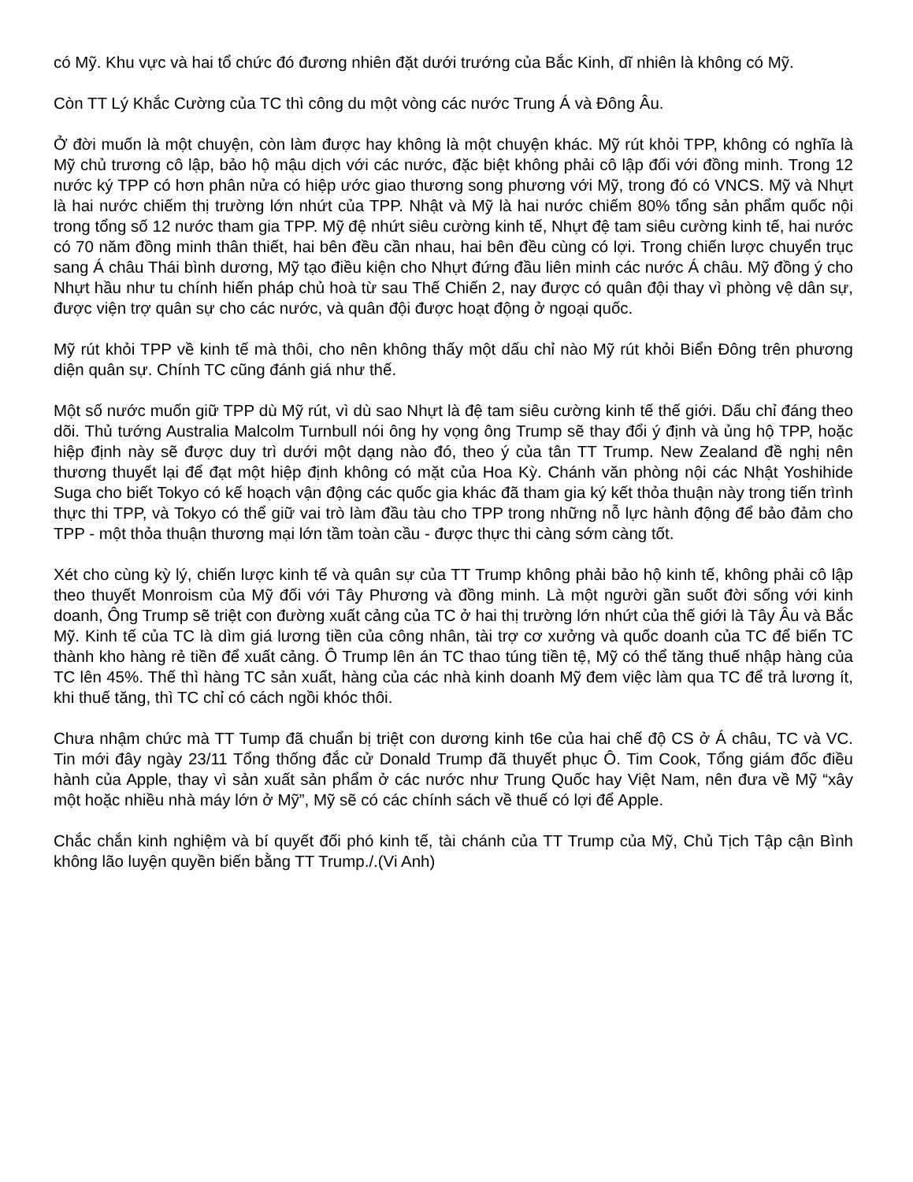có Mỹ. Khu vực và hai tổ chức đó đương nhiên đặt dưới trướng của Bắc Kinh, dĩ nhiên là không có Mỹ.
Còn TT Lý Khắc Cường của TC thì công du một vòng các nước Trung Á và Đông Âu.
Ở đời muốn là một chuyện, còn làm được hay không là một chuyện khác. Mỹ rút khỏi TPP, không có nghĩa là Mỹ chủ trương cô lập, bảo hộ mậu dịch với các nước, đặc biệt không phải cô lập đối với đồng minh. Trong 12 nước ký TPP có hơn phân nửa có hiệp ước giao thương song phương với Mỹ, trong đó có VNCS. Mỹ và Nhựt là hai nước chiếm thị trường lớn nhứt của TPP. Nhật và Mỹ là hai nước chiếm 80% tổng sản phẩm quốc nội trong tổng số 12 nước tham gia TPP. Mỹ đệ nhứt siêu cường kinh tế, Nhựt đệ tam siêu cường kinh tế, hai nước có 70 năm đồng minh thân thiết, hai bên đều cần nhau, hai bên đều cùng có lợi. Trong chiến lược chuyển trục sang Á châu Thái bình dương, Mỹ tạo điều kiện cho Nhựt đứng đầu liên minh các nước Á châu. Mỹ đồng ý cho Nhựt hầu như tu chính hiến pháp chủ hoà từ sau Thế Chiến 2, nay được có quân đội thay vì phòng vệ dân sự, được viện trợ quân sự cho các nước, và quân đội được hoạt động ở ngoại quốc.
Mỹ rút khỏi TPP về kinh tế mà thôi, cho nên không thấy một dấu chỉ nào Mỹ rút khỏi Biển Đông trên phương diện quân sự. Chính TC cũng đánh giá như thế.
Một số nước muốn giữ TPP dù Mỹ rút, vì dù sao Nhựt là đệ tam siêu cường kinh tế thế giới. Dấu chỉ đáng theo dõi. Thủ tướng Australia Malcolm Turnbull nói ông hy vọng ông Trump sẽ thay đổi ý định và ủng hộ TPP, hoặc hiệp định này sẽ được duy trì dưới một dạng nào đó, theo ý của tân TT Trump. New Zealand đề nghị nên thương thuyết lại để đạt một hiệp định không có mặt của Hoa Kỳ. Chánh văn phòng nội các Nhật Yoshihide Suga cho biết Tokyo có kế hoạch vận động các quốc gia khác đã tham gia ký kết thỏa thuận này trong tiến trình thực thi TPP, và Tokyo có thể giữ vai trò làm đầu tàu cho TPP trong những nỗ lực hành động để bảo đảm cho TPP - một thỏa thuận thương mại lớn tầm toàn cầu - được thực thi càng sớm càng tốt.
Xét cho cùng kỳ lý, chiến lược kinh tế và quân sự của TT Trump không phải bảo hộ kinh tế, không phải cô lập theo thuyết Monroism của Mỹ đối với Tây Phương và đồng minh. Là một người gần suốt đời sống với kinh doanh, Ông Trump sẽ triệt con đường xuất cảng của TC ở hai thị trường lớn nhứt của thế giới là Tây Âu và Bắc Mỹ. Kinh tế của TC là dìm giá lương tiền của công nhân, tài trợ cơ xưởng và quốc doanh của TC để biến TC thành kho hàng rẻ tiền để xuất cảng. Ô Trump lên án TC thao túng tiền tệ, Mỹ có thể tăng thuế nhập hàng của TC lên 45%. Thế thì hàng TC sản xuất, hàng của các nhà kinh doanh Mỹ đem việc làm qua TC để trả lương ít, khi thuế tăng, thì TC chỉ có cách ngồi khóc thôi.
Chưa nhậm chức mà TT Tump đã chuẩn bị triệt con dương kinh t6e của hai chế độ CS ở Á châu, TC và VC. Tin mới đây ngày 23/11 Tổng thống đắc cử Donald Trump đã thuyết phục Ô. Tim Cook, Tổng giám đốc điều hành của Apple, thay vì sản xuất sản phẩm ở các nước như Trung Quốc hay Việt Nam, nên đưa về Mỹ “xây một hoặc nhiều nhà máy lớn ở Mỹ”, Mỹ sẽ có các chính sách về thuế có lợi để Apple.
Chắc chắn kinh nghiệm và bí quyết đối phó kinh tế, tài chánh của TT Trump của Mỹ, Chủ Tịch Tập cận Bình không lão luyện quyền biến bằng TT Trump./.(Vi Anh)